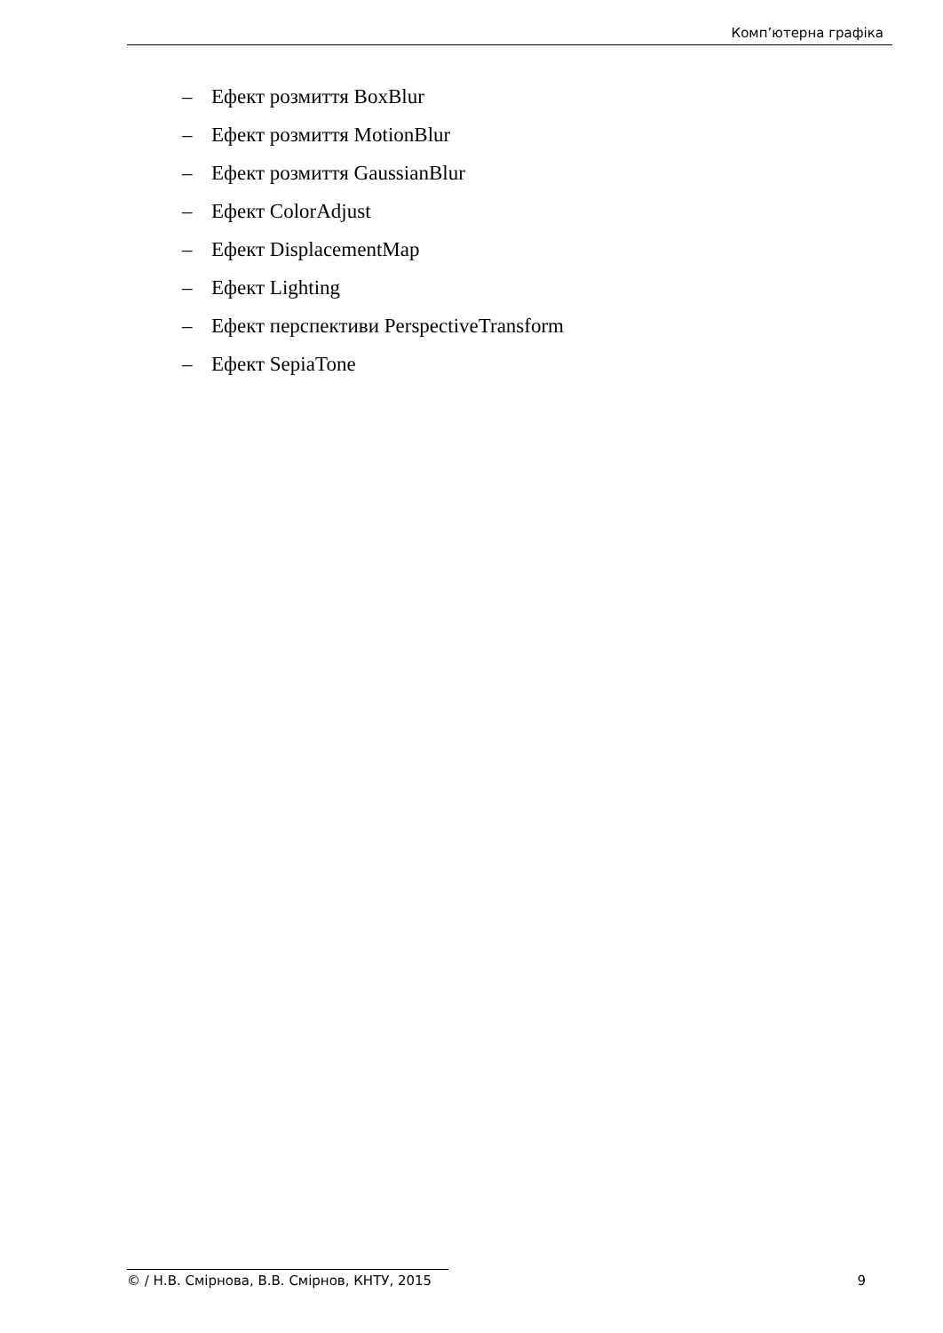Комп’ютерна графіка
– Ефект розмиття BoxBlur
– Ефект розмиття MotionBlur
– Ефект розмиття GaussianBlur
– Ефект ColorAdjust
– Ефект DisplacementMap
– Ефект Lighting
– Ефект перспективи PerspectiveTransform
– Ефект SepiaTone
© / Н.В. Смірнова, В.В. Смірнов, КНТУ, 2015 9